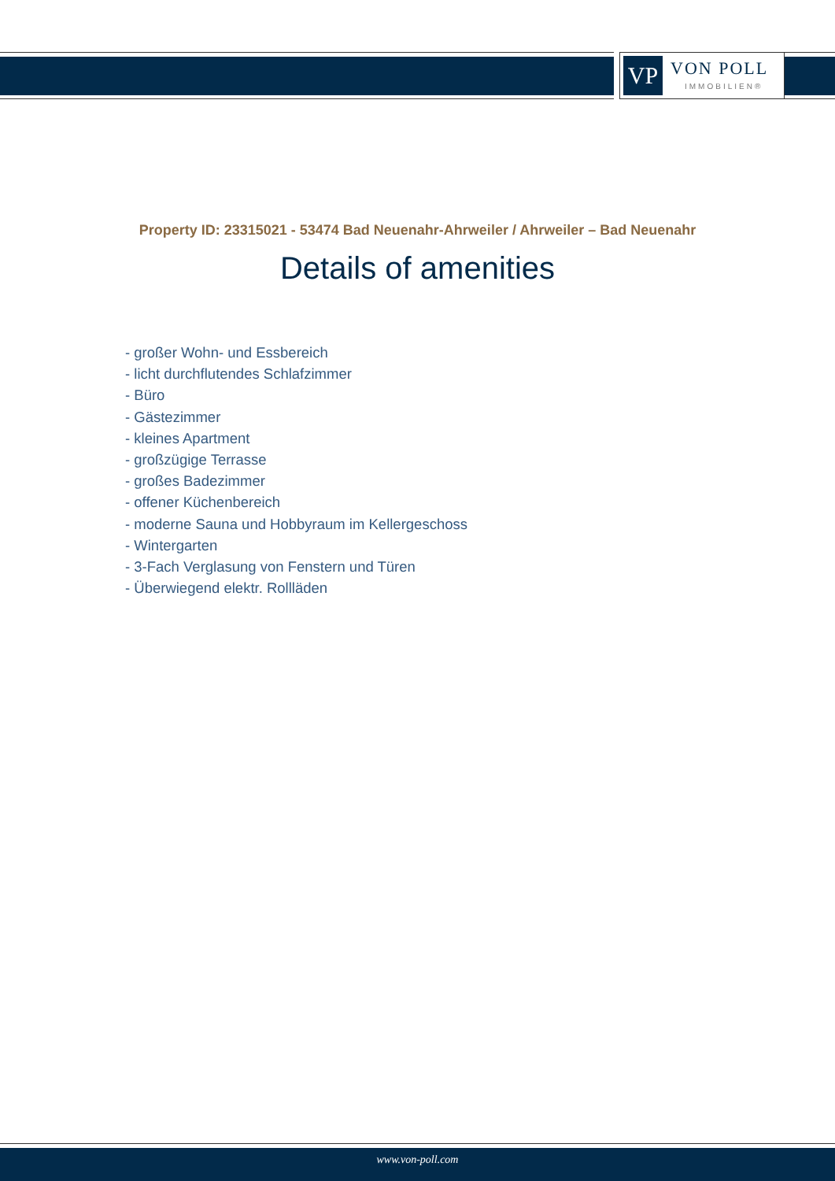VP VON POLL
IMMOBILIEN®
Property ID: 23315021 - 53474 Bad Neuenahr-Ahrweiler / Ahrweiler – Bad Neuenahr
Details of amenities
- großer Wohn- und Essbereich
- licht durchflutendes Schlafzimmer
- Büro
- Gästezimmer
- kleines Apartment
- großzügige Terrasse
- großes Badezimmer
- offener Küchenbereich
- moderne Sauna und Hobbyraum im Kellergeschoss
- Wintergarten
- 3-Fach Verglasung von Fenstern und Türen
- Überwiegend elektr. Rollläden
www.von-poll.com